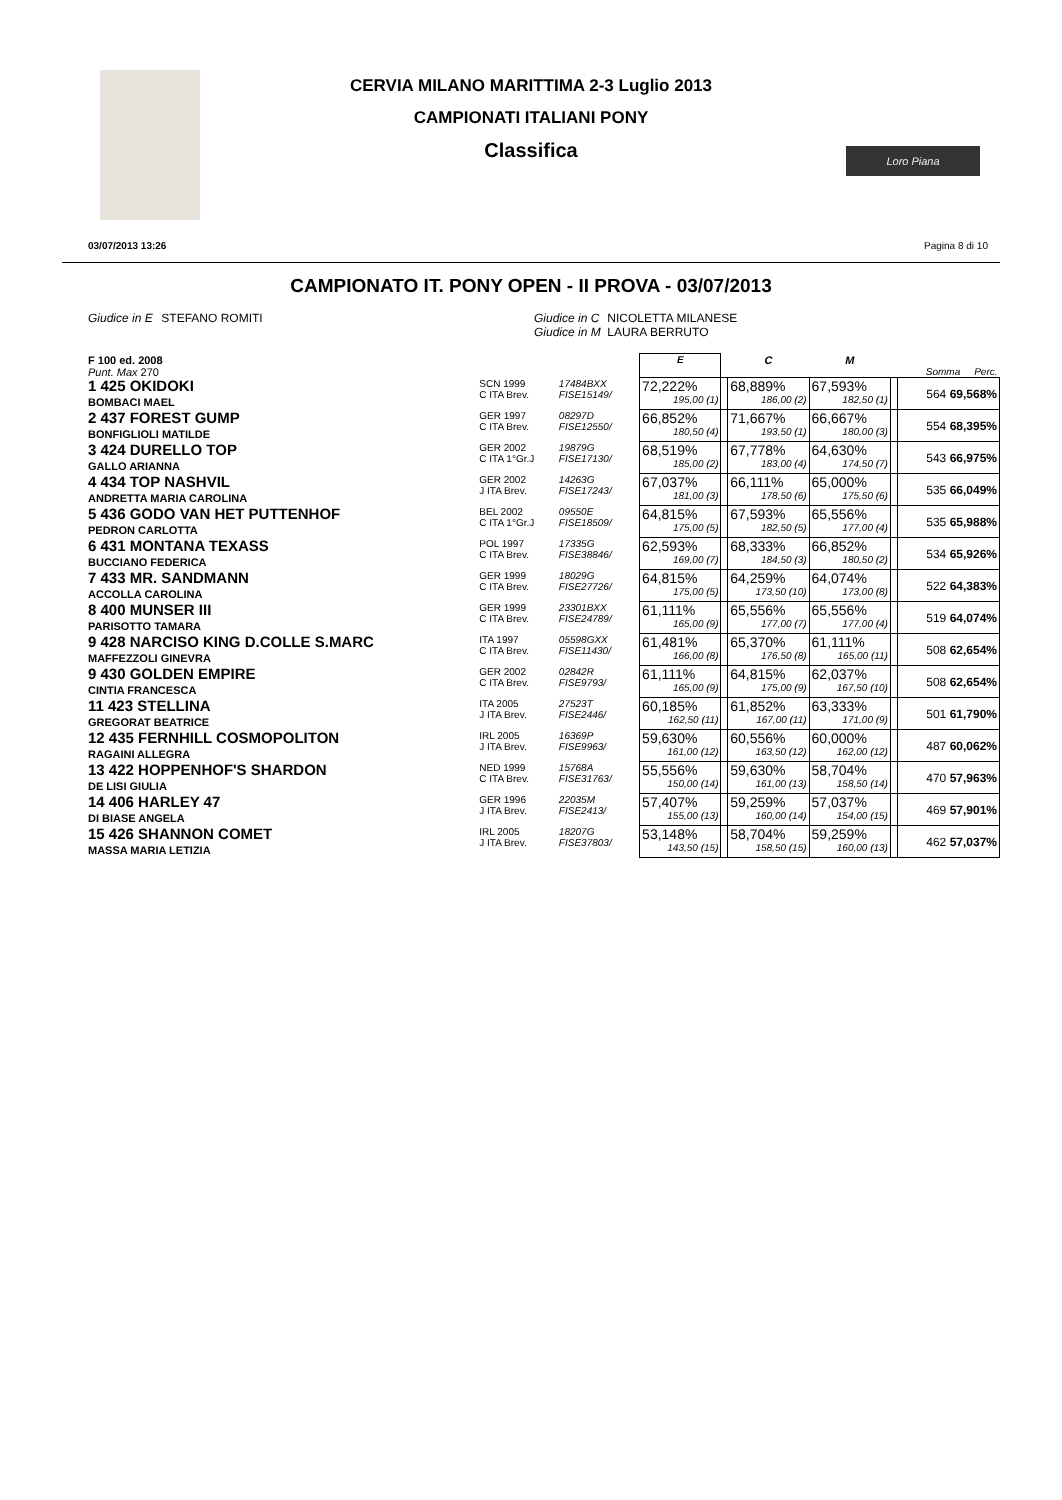CERVIA MILANO MARITTIMA 2-3 Luglio 2013
CAMPIONATI ITALIANI PONY
Classifica
Loro Piana
03/07/2013 13:26 Pagina 8 di 10
CAMPIONATO IT. PONY OPEN - II PROVA - 03/07/2013
Giudice in E STEFANO ROMITI Giudice in C NICOLETTA MILANESE
Giudice in M LAURA BERRUTO
| F 100 ed. 2008 Punt. Max 270 | | | | E | | C | M | | Somma Perc. |
| 1 425 OKIDOKI BOMBACI MAEL | SCN 1999 C ITA Brev. | 17484BXX FISE15149/ | | 72,222% 195,00 (1) | | 68,889% 186,00 (2) | 67,593% 182,50 (1) | | 564 69,568% |
| 2 437 FOREST GUMP BONFIGLIOLI MATILDE | GER 1997 C ITA Brev. | 08297D FISE12550/ | | 66,852% 180,50 (4) | | 71,667% 193,50 (1) | 66,667% 180,00 (3) | | 554 68,395% |
| 3 424 DURELLO TOP GALLO ARIANNA | GER 2002 C ITA 1°Gr.J | 19879G FISE17130/ | | 68,519% 185,00 (2) | | 67,778% 183,00 (4) | 64,630% 174,50 (7) | | 543 66,975% |
| 4 434 TOP NASHVIL ANDRETTA MARIA CAROLINA | GER 2002 J ITA Brev. | 14263G FISE17243/ | | 67,037% 181,00 (3) | | 66,111% 178,50 (6) | 65,000% 175,50 (6) | | 535 66,049% |
| 5 436 GODO VAN HET PUTTENHOF PEDRON CARLOTTA | BEL 2002 C ITA 1°Gr.J | 09550E FISE18509/ | | 64,815% 175,00 (5) | | 67,593% 182,50 (5) | 65,556% 177,00 (4) | | 535 65,988% |
| 6 431 MONTANA TEXASS BUCCIANO FEDERICA | POL 1997 C ITA Brev. | 17335G FISE38846/ | | 62,593% 169,00 (7) | | 68,333% 184,50 (3) | 66,852% 180,50 (2) | | 534 65,926% |
| 7 433 MR. SANDMANN ACCOLLA CAROLINA | GER 1999 C ITA Brev. | 18029G FISE27726/ | | 64,815% 175,00 (5) | | 64,259% 173,50 (10) | 64,074% 173,00 (8) | | 522 64,383% |
| 8 400 MUNSER III PARISOTTO TAMARA | GER 1999 C ITA Brev. | 23301BXX FISE24789/ | | 61,111% 165,00 (9) | | 65,556% 177,00 (7) | 65,556% 177,00 (4) | | 519 64,074% |
| 9 428 NARCISO KING D.COLLE S.MARC MAFFEZZOLI GINEVRA | ITA 1997 C ITA Brev. | 05598GXX FISE11430/ | | 61,481% 166,00 (8) | | 65,370% 176,50 (8) | 61,111% 165,00 (11) | | 508 62,654% |
| 9 430 GOLDEN EMPIRE CINTIA FRANCESCA | GER 2002 C ITA Brev. | 02842R FISE9793/ | | 61,111% 165,00 (9) | | 64,815% 175,00 (9) | 62,037% 167,50 (10) | | 508 62,654% |
| 11 423 STELLINA GREGORAT BEATRICE | ITA 2005 J ITA Brev. | 27523T FISE2446/ | | 60,185% 162,50 (11) | | 61,852% 167,00 (11) | 63,333% 171,00 (9) | | 501 61,790% |
| 12 435 FERNHILL COSMOPOLITON RAGAINI ALLEGRA | IRL 2005 J ITA Brev. | 16369P FISE9963/ | | 59,630% 161,00 (12) | | 60,556% 163,50 (12) | 60,000% 162,00 (12) | | 487 60,062% |
| 13 422 HOPPENHOF'S SHARDON DE LISI GIULIA | NED 1999 C ITA Brev. | 15768A FISE31763/ | | 55,556% 150,00 (14) | | 59,630% 161,00 (13) | 58,704% 158,50 (14) | | 470 57,963% |
| 14 406 HARLEY 47 DI BIASE ANGELA | GER 1996 J ITA Brev. | 22035M FISE2413/ | | 57,407% 155,00 (13) | | 59,259% 160,00 (14) | 57,037% 154,00 (15) | | 469 57,901% |
| 15 426 SHANNON COMET MASSA MARIA LETIZIA | IRL 2005 J ITA Brev. | 18207G FISE37803/ | | 53,148% 143,50 (15) | | 58,704% 158,50 (15) | 59,259% 160,00 (13) | | 462 57,037% |